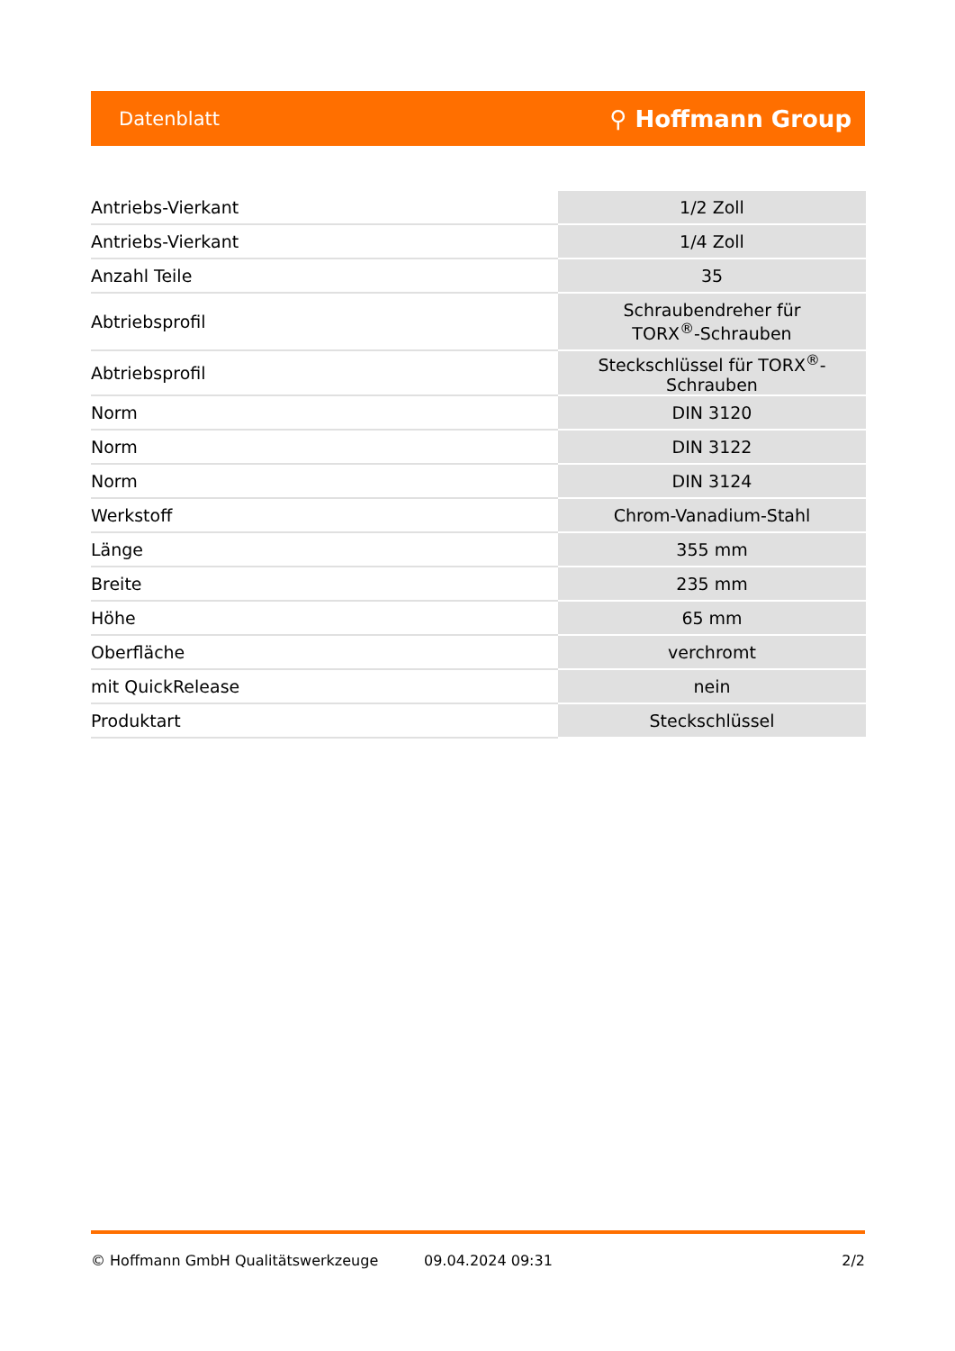Datenblatt ⚲ Hoffmann Group
| Antriebs-Vierkant | 1/2 Zoll |
| Antriebs-Vierkant | 1/4 Zoll |
| Anzahl Teile | 35 |
| Abtriebsprofil | Schraubendreher für TORX<sup>®</sup>-Schrauben |
| Abtriebsprofil | Steckschlüssel für TORX<sup>®</sup>-Schrauben |
| Norm | DIN 3120 |
| Norm | DIN 3122 |
| Norm | DIN 3124 |
| Werkstoff | Chrom-Vanadium-Stahl |
| Länge | 355 mm |
| Breite | 235 mm |
| Höhe | 65 mm |
| Oberfläche | verchromt |
| mit QuickRelease | nein |
| Produktart | Steckschlüssel |
© Hoffmann GmbH Qualitätswerkzeuge 09.04.2024 09:31 2/2